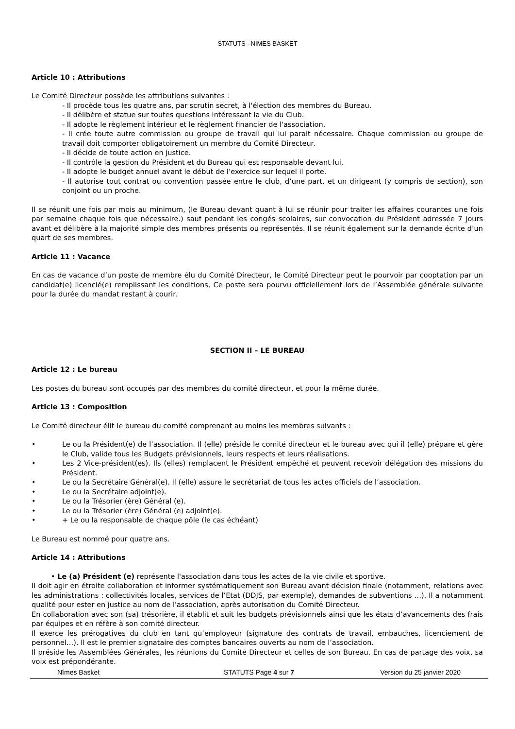STATUTS –NIMES BASKET
Article 10 : Attributions
Le Comité Directeur possède les attributions suivantes :
- Il procède tous les quatre ans, par scrutin secret, à l'élection des membres du Bureau.
- Il délibère et statue sur toutes questions intéressant la vie du Club.
- Il adopte le règlement intérieur et le règlement financier de l'association.
- Il crée toute autre commission ou groupe de travail qui lui parait nécessaire. Chaque commission ou groupe de travail doit comporter obligatoirement un membre du Comité Directeur.
- Il décide de toute action en justice.
- Il contrôle la gestion du Président et du Bureau qui est responsable devant lui.
- Il adopte le budget annuel avant le début de l’exercice sur lequel il porte.
- Il autorise tout contrat ou convention passée entre le club, d’une part, et un dirigeant (y compris de section), son conjoint ou un proche.
Il se réunit une fois par mois au minimum, (le Bureau devant quant à lui se réunir pour traiter les affaires courantes une fois par semaine chaque fois que nécessaire.) sauf pendant les congés scolaires, sur convocation du Président adressée 7 jours avant et délibère à la majorité simple des membres présents ou représentés. Il se réunit également sur la demande écrite d’un quart de ses membres.
Article 11 : Vacance
En cas de vacance d’un poste de membre élu du Comité Directeur, le Comité Directeur peut le pourvoir par cooptation par un candidat(e) licencié(e) remplissant les conditions, Ce poste sera pourvu officiellement lors de l’Assemblée générale suivante pour la durée du mandat restant à courir.
SECTION II – LE BUREAU
Article 12 : Le bureau
Les postes du bureau sont occupés par des membres du comité directeur, et pour la même durée.
Article 13 : Composition
Le Comité directeur élit le bureau du comité comprenant au moins les membres suivants :
• Le ou la Président(e) de l’association. Il (elle) préside le comité directeur et le bureau avec qui il (elle) prépare et gère le Club, valide tous les Budgets prévisionnels, leurs respects et leurs réalisations.
• Les 2 Vice-président(es). Ils (elles) remplacent le Président empêché et peuvent recevoir délégation des missions du Président.
• Le ou la Secrétaire Général(e). Il (elle) assure le secrétariat de tous les actes officiels de l’association.
• Le ou la Secrétaire adjoint(e).
• Le ou la Trésorier (ère) Général (e).
• Le ou la Trésorier (ère) Général (e) adjoint(e).
• + Le ou la responsable de chaque pôle (le cas échéant)
Le Bureau est nommé pour quatre ans.
Article 14 : Attributions
• Le (a) Président (e) représente l'association dans tous les actes de la vie civile et sportive.
Il doit agir en étroite collaboration et informer systématiquement son Bureau avant décision finale (notamment, relations avec les administrations : collectivités locales, services de l’Etat (DDJS, par exemple), demandes de subventions …). Il a notamment qualité pour ester en justice au nom de l'association, après autorisation du Comité Directeur.
En collaboration avec son (sa) trésorière, il établit et suit les budgets prévisionnels ainsi que les états d’avancements des frais par équipes et en réfère à son comité directeur.
Il exerce les prérogatives du club en tant qu’employeur (signature des contrats de travail, embauches, licenciement de personnel…). Il est le premier signataire des comptes bancaires ouverts au nom de l’association.
Il préside les Assemblées Générales, les réunions du Comité Directeur et celles de son Bureau. En cas de partage des voix, sa voix est prépondérante.
Nîmes Basket STATUTS Page 4 sur 7 Version du 25 janvier 2020